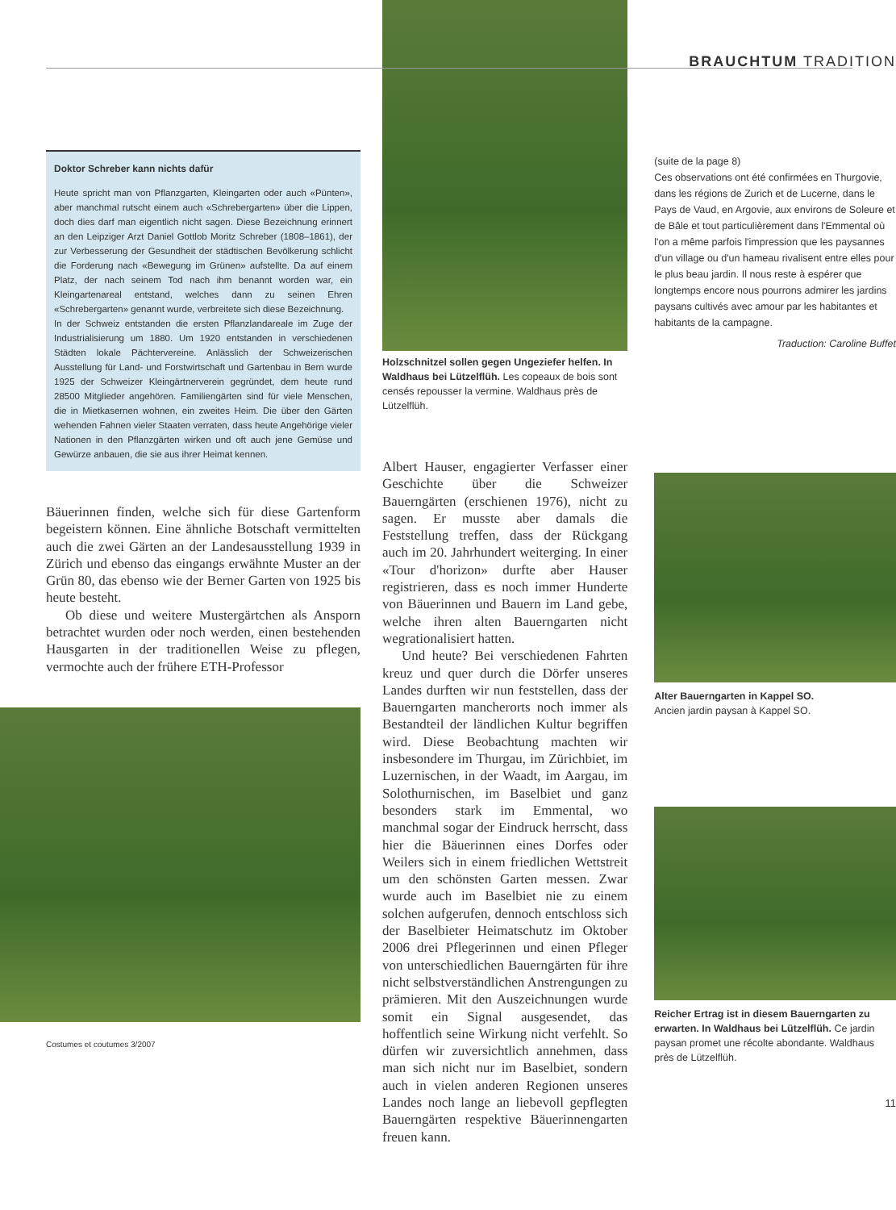Doktor Schreber kann nichts dafür
Heute spricht man von Pflanzgarten, Kleingarten oder auch «Pünten», aber manchmal rutscht einem auch «Schrebergarten» über die Lippen, doch dies darf man eigentlich nicht sagen. Diese Bezeichnung erinnert an den Leipziger Arzt Daniel Gottlob Moritz Schreber (1808–1861), der zur Verbesserung der Gesundheit der städtischen Bevölkerung schlicht die Forderung nach «Bewegung im Grünen» aufstellte. Da auf einem Platz, der nach seinem Tod nach ihm benannt worden war, ein Kleingartenareal entstand, welches dann zu seinen Ehren «Schrebergarten» genannt wurde, verbreitete sich diese Bezeichnung.
In der Schweiz entstanden die ersten Pflanzlandareale im Zuge der Industrialisierung um 1880. Um 1920 entstanden in verschiedenen Städten lokale Pächtervereine. Anlässlich der Schweizerischen Ausstellung für Land- und Forstwirtschaft und Gartenbau in Bern wurde 1925 der Schweizer Kleingärtnerverein gegründet, dem heute rund 28500 Mitglieder angehören. Familiengärten sind für viele Menschen, die in Mietkasernen wohnen, ein zweites Heim. Die über den Gärten wehenden Fahnen vieler Staaten verraten, dass heute Angehörige vieler Nationen in den Pflanzgärten wirken und oft auch jene Gemüse und Gewürze anbauen, die sie aus ihrer Heimat kennen.
Bäuerinnen finden, welche sich für diese Gartenform begeistern können. Eine ähnliche Botschaft vermittelten auch die zwei Gärten an der Landesausstellung 1939 in Zürich und ebenso das eingangs erwähnte Muster an der Grün 80, das ebenso wie der Berner Garten von 1925 bis heute besteht.
Ob diese und weitere Mustergärtchen als Ansporn betrachtet wurden oder noch werden, einen bestehenden Hausgarten in der traditionellen Weise zu pflegen, vermochte auch der frühere ETH-Professor
Costumes et coutumes 3/2007
Holzschnitzel sollen gegen Ungeziefer helfen. In Waldhaus bei Lützelflüh. Les copeaux de bois sont censés repousser la vermine. Waldhaus près de Lützelflüh.
Albert Hauser, engagierter Verfasser einer Geschichte über die Schweizer Bauerngärten (erschienen 1976), nicht zu sagen. Er musste aber damals die Feststellung treffen, dass der Rückgang auch im 20. Jahrhundert weiterging. In einer «Tour d'horizon» durfte aber Hauser registrieren, dass es noch immer Hunderte von Bäuerinnen und Bauern im Land gebe, welche ihren alten Bauerngarten nicht wegrationalisiert hatten.
Und heute? Bei verschiedenen Fahrten kreuz und quer durch die Dörfer unseres Landes durften wir nun feststellen, dass der Bauerngarten mancherorts noch immer als Bestandteil der ländlichen Kultur begriffen wird. Diese Beobachtung machten wir insbesondere im Thurgau, im Zürichbiet, im Luzernischen, in der Waadt, im Aargau, im Solothurnischen, im Baselbiet und ganz besonders stark im Emmental, wo manchmal sogar der Eindruck herrscht, dass hier die Bäuerinnen eines Dorfes oder Weilers sich in einem friedlichen Wettstreit um den schönsten Garten messen. Zwar wurde auch im Baselbiet nie zu einem solchen aufgerufen, dennoch entschloss sich der Baselbieter Heimatschutz im Oktober 2006 drei Pflegerinnen und einen Pfleger von unterschiedlichen Bauerngärten für ihre nicht selbstverständlichen Anstrengungen zu prämieren. Mit den Auszeichnungen wurde somit ein Signal ausgesendet, das hoffentlich seine Wirkung nicht verfehlt. So dürfen wir zuversichtlich annehmen, dass man sich nicht nur im Baselbiet, sondern auch in vielen anderen Regionen unseres Landes noch lange an liebevoll gepflegten Bauerngärten respektive Bäuerinnengarten freuen kann.
BRAUCHTUM TRADITION
(suite de la page 8)
Ces observations ont été confirmées en Thurgovie, dans les régions de Zurich et de Lucerne, dans le Pays de Vaud, en Argovie, aux environs de Soleure et de Bâle et tout particulièrement dans l'Emmental où l'on a même parfois l'impression que les paysannes d'un village ou d'un hameau rivalisent entre elles pour le plus beau jardin. Il nous reste à espérer que longtemps encore nous pourrons admirer les jardins paysans cultivés avec amour par les habitantes et habitants de la campagne.
Traduction: Caroline Buffet
Alter Bauerngarten in Kappel SO.
Ancien jardin paysan à Kappel SO.
Reicher Ertrag ist in diesem Bauerngarten zu erwarten. In Waldhaus bei Lützelflüh. Ce jardin paysan promet une récolte abondante. Waldhaus près de Lützelflüh.
11